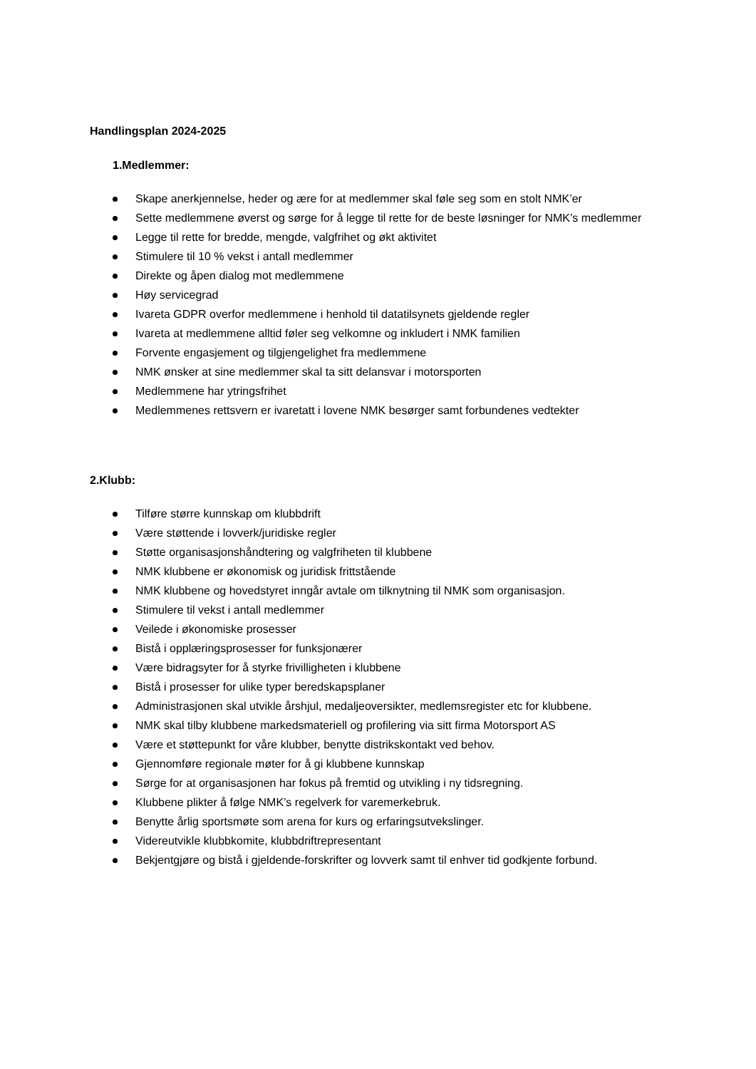Handlingsplan 2024-2025
1.Medlemmer:
Skape anerkjennelse, heder og ære for at medlemmer skal føle seg som en stolt NMK’er
Sette medlemmene øverst og sørge for å legge til rette for de beste løsninger for NMK’s medlemmer
Legge til rette for bredde, mengde, valgfrihet og økt aktivitet
Stimulere til 10 % vekst i antall medlemmer
Direkte og åpen dialog mot medlemmene
Høy servicegrad
Ivareta GDPR overfor medlemmene i henhold til datatilsynets gjeldende regler
Ivareta at medlemmene alltid føler seg velkomne og inkludert i NMK familien
Forvente engasjement og tilgjengelighet fra medlemmene
NMK ønsker at sine medlemmer skal ta sitt delansvar i motorsporten
Medlemmene har ytringsfrihet
Medlemmenes rettsvern er ivaretatt i lovene NMK besørger samt forbundenes vedtekter
2.Klubb:
Tilføre større kunnskap om klubbdrift
Være støttende i lovverk/juridiske regler
Støtte organisasjonshåndtering og valgfriheten til klubbene
NMK klubbene er økonomisk og juridisk frittstående
NMK klubbene og hovedstyret inngår avtale om tilknytning til NMK som organisasjon.
Stimulere til vekst i antall medlemmer
Veilede i økonomiske prosesser
Bistå i opplæringsprosesser for funksjonærer
Være bidragsyter for å styrke frivilligheten i klubbene
Bistå i prosesser for ulike typer beredskapsplaner
Administrasjonen skal utvikle årshjul, medaljeoversikter, medlemsregister etc for klubbene.
NMK skal tilby klubbene markedsmateriell og profilering via sitt firma Motorsport AS
Være et støttepunkt for våre klubber, benytte distrikskontakt ved behov.
Gjennomføre regionale møter for å gi klubbene kunnskap
Sørge for at organisasjonen har fokus på fremtid og utvikling i ny tidsregning.
Klubbene plikter å følge NMK’s regelverk for varemerkebruk.
Benytte årlig sportsmøte som arena for kurs og erfaringsutvekslinger.
Videreutvikle klubbkomite, klubbdriftrepresentant
Bekjentgjøre og bistå i gjeldende-forskrifter og lovverk samt til enhver tid godkjente forbund.